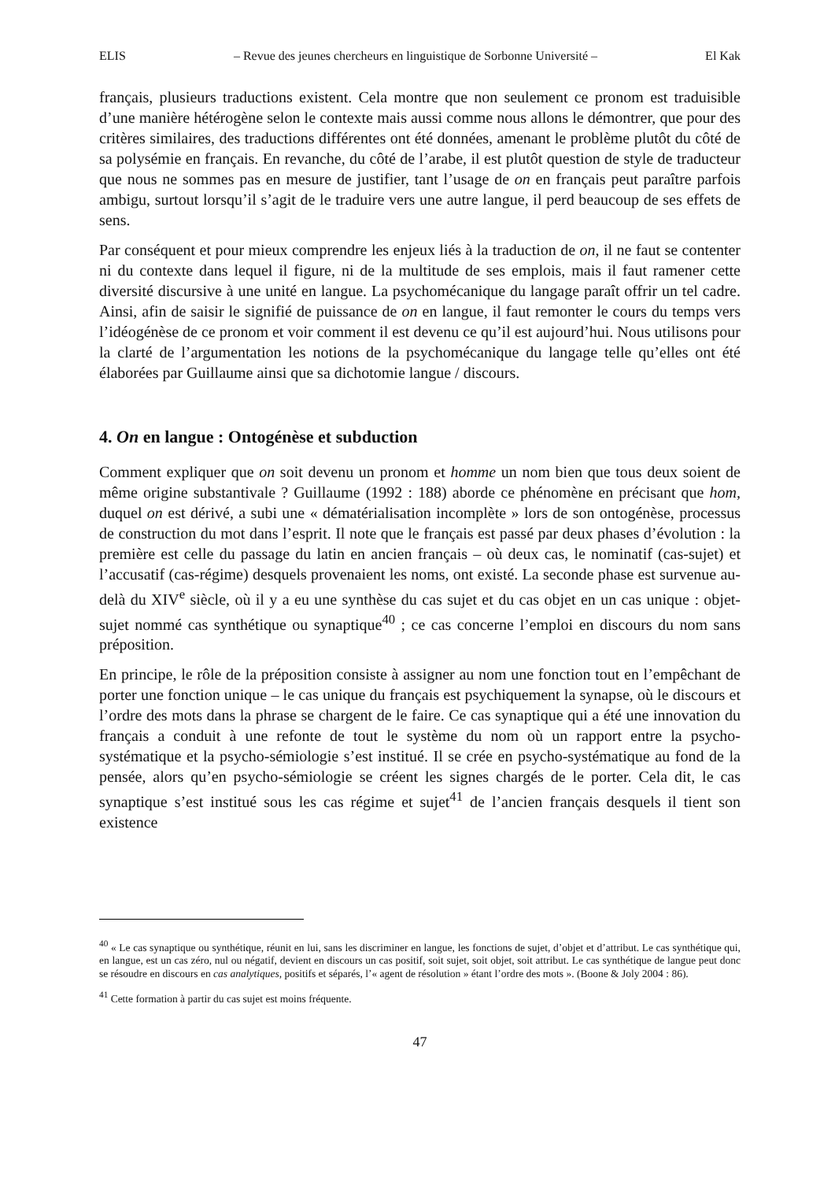ELIS – Revue des jeunes chercheurs en linguistique de Sorbonne Université – El Kak
français, plusieurs traductions existent. Cela montre que non seulement ce pronom est traduisible d’une manière hétérogène selon le contexte mais aussi comme nous allons le démontrer, que pour des critères similaires, des traductions différentes ont été données, amenant le problème plutôt du côté de sa polysémie en français. En revanche, du côté de l’arabe, il est plutôt question de style de traducteur que nous ne sommes pas en mesure de justifier, tant l’usage de on en français peut paraître parfois ambigu, surtout lorsqu’il s’agit de le traduire vers une autre langue, il perd beaucoup de ses effets de sens.
Par conséquent et pour mieux comprendre les enjeux liés à la traduction de on, il ne faut se contenter ni du contexte dans lequel il figure, ni de la multitude de ses emplois, mais il faut ramener cette diversité discursive à une unité en langue. La psychomécanique du langage paraît offrir un tel cadre. Ainsi, afin de saisir le signifié de puissance de on en langue, il faut remonter le cours du temps vers l’idéogénèse de ce pronom et voir comment il est devenu ce qu’il est aujourd’hui. Nous utilisons pour la clarté de l’argumentation les notions de la psychomécanique du langage telle qu’elles ont été élaborées par Guillaume ainsi que sa dichotomie langue / discours.
4. On en langue : Ontogénèse et subduction
Comment expliquer que on soit devenu un pronom et homme un nom bien que tous deux soient de même origine substantivale ? Guillaume (1992 : 188) aborde ce phénomène en précisant que hom, duquel on est dérivé, a subi une « dématérialisation incomplète » lors de son ontogénèse, processus de construction du mot dans l’esprit. Il note que le français est passé par deux phases d’évolution : la première est celle du passage du latin en ancien français – où deux cas, le nominatif (cas-sujet) et l’accusatif (cas-régime) desquels provenaient les noms, ont existé. La seconde phase est survenue au-delà du XIV<sup>e</sup> siècle, où il y a eu une synthèse du cas sujet et du cas objet en un cas unique : objet-sujet nommé cas synthétique ou synaptique<sup>40</sup> ; ce cas concerne l’emploi en discours du nom sans préposition.
En principe, le rôle de la préposition consiste à assigner au nom une fonction tout en l’empêchant de porter une fonction unique – le cas unique du français est psychiquement la synapse, où le discours et l’ordre des mots dans la phrase se chargent de le faire. Ce cas synaptique qui a été une innovation du français a conduit à une refonte de tout le système du nom où un rapport entre la psycho-systématique et la psycho-sémiologie s’est institué. Il se crée en psycho-systématique au fond de la pensée, alors qu’en psycho-sémiologie se créent les signes chargés de le porter. Cela dit, le cas synaptique s’est institué sous les cas régime et sujet<sup>41</sup> de l’ancien français desquels il tient son existence
<sup>40</sup> « Le cas synaptique ou synthétique, réunit en lui, sans les discriminer en langue, les fonctions de sujet, d’objet et d’attribut. Le cas synthétique qui, en langue, est un cas zéro, nul ou négatif, devient en discours un cas positif, soit sujet, soit objet, soit attribut. Le cas synthétique de langue peut donc se résoudre en discours en cas analytiques, positifs et séparés, l’« agent de résolution » étant l’ordre des mots ». (Boone & Joly 2004 : 86).
<sup>41</sup> Cette formation à partir du cas sujet est moins fréquente.
47